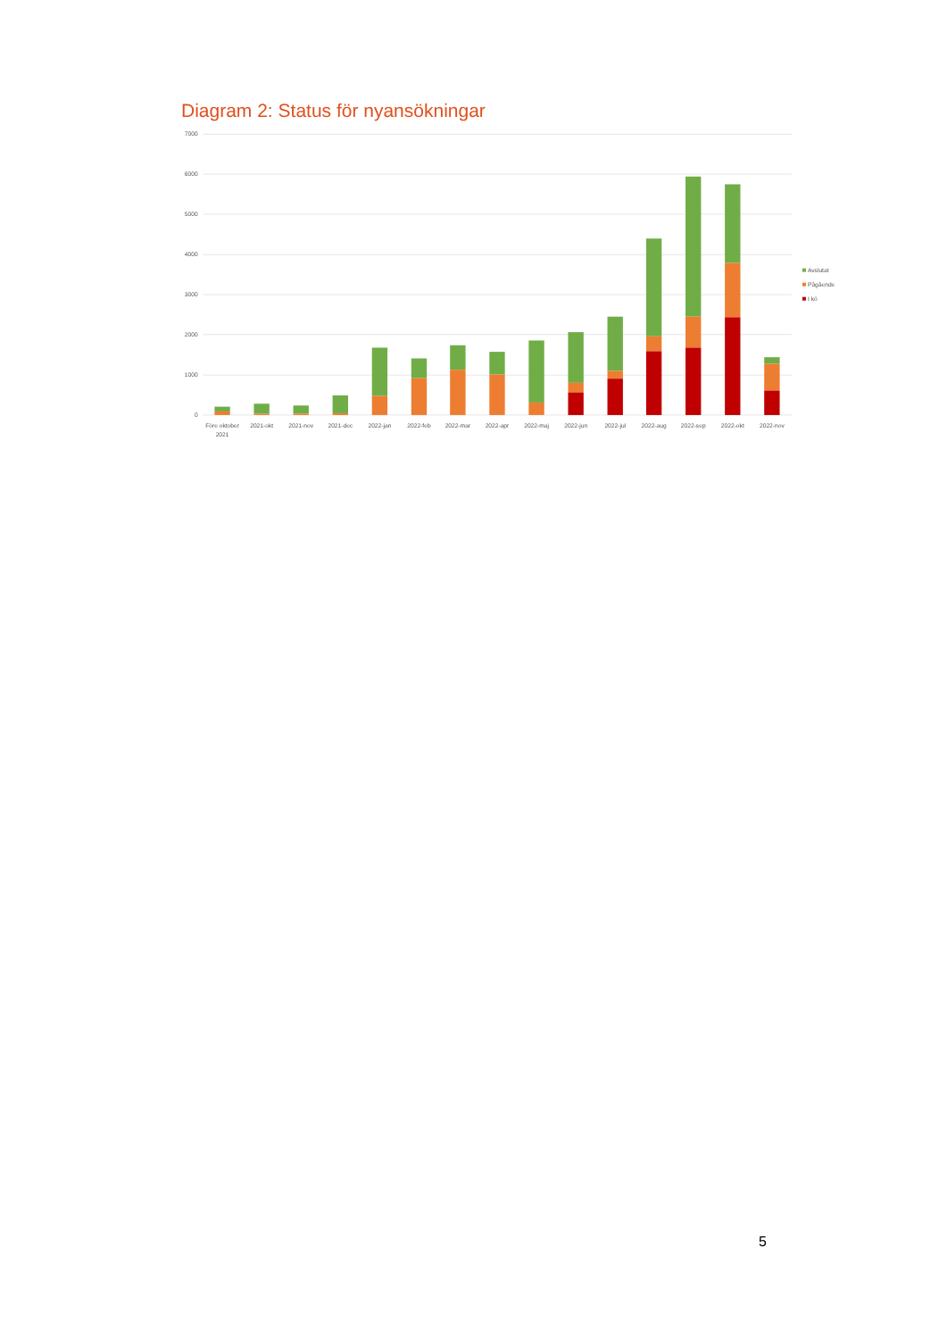Diagram 2: Status för nyansökningar
7000
6000
5000
4000
3000
2000
1000
0
Före oktober
2021
2021-okt
2021-nov
2021-dec
2022-jan
2022-feb
2022-mar
2022-apr
2022-maj
2022-jun
2022-jul
2022-aug
2022-sep
2022-okt
2022-nov
Avslutat
Pågående
I kö
5